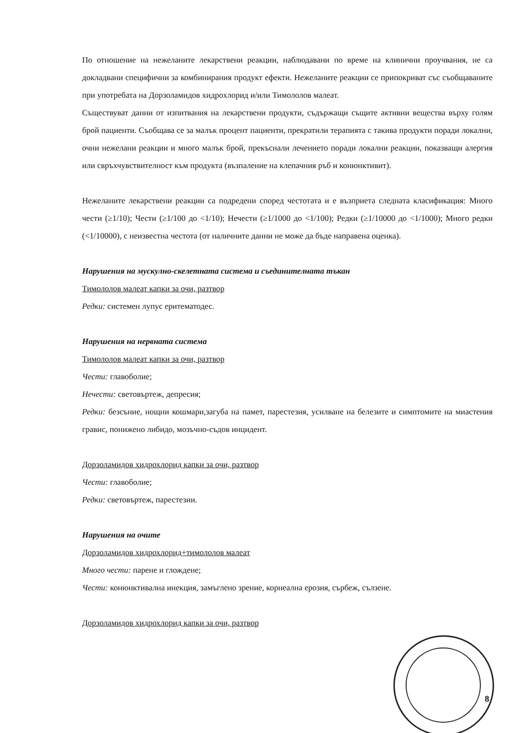По отношение на нежеланите лекарствени реакции, наблюдавани по време на клинични проучвания, не са докладвани специфични за комбинирания продукт ефекти. Нежеланите реакции се припокриват със съобщаваните при употребата на Дорзоламидов хидрохлорид и/или Тимололов малеат.
Съществуват данни от изпитвания на лекарствени продукти, съдържащи същите активни вещества върху голям брой пациенти. Съобщава се за малък процент пациенти, прекратили терапията с такива продукти поради локални, очни нежелани реакции и много малък брой, прекъснали лечението поради локални реакции, показващи алергия или свръхчувствителност към продукта (възпаление на клепачния ръб и конюнктивит).
Нежеланите лекарствени реакции са подредени според честотата и е възприета следната класификация: Много чести (≥1/10); Чести (≥1/100 до <1/10); Нечести (≥1/1000 до <1/100); Редки (≥1/10000 до <1/1000); Много редки (<1/10000), с неизвестна честота (от наличните данни не може да бъде направена оценка).
Нарушения на мускулно-скелетната система и съединителната тъкан
Тимололов малеат капки за очи, разтвор
Редки: системен лупус еритематодес.
Нарушения на нервната система
Тимололов малеат капки за очи, разтвор
Чести: главоболие;
Нечести: световъртеж, депресия;
Редки: безсъние, нощни кошмари,загуба на памет, парестезия, усилване на белезите и симптомите на миастения гравис, понижено либидо, мозъчно-съдов инцидент.
Дорзоламидов хидрохлорид капки за очи, разтвор
Чести: главоболие;
Редки: световъртеж, парестезии.
Нарушения на очите
Дорзоламидов хидрохлорид+тимололов малеат
Много чести: парене и глождене;
Чести: конюнктивална инекция, замъглено зрение, корнеална ерозия, сърбеж, сълзене.
Дорзоламидов хидрохлорид капки за очи, разтвор
8